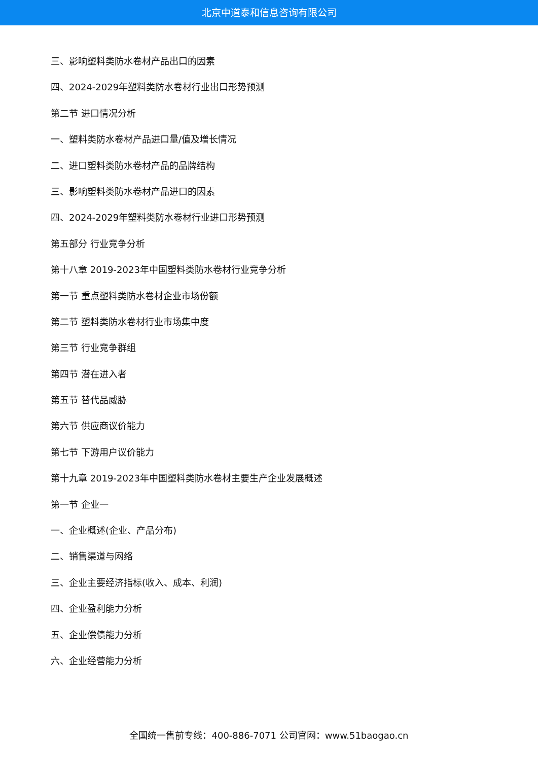北京中道泰和信息咨询有限公司
三、影响塑料类防水卷材产品出口的因素
四、2024-2029年塑料类防水卷材行业出口形势预测
第二节 进口情况分析
一、塑料类防水卷材产品进口量/值及增长情况
二、进口塑料类防水卷材产品的品牌结构
三、影响塑料类防水卷材产品进口的因素
四、2024-2029年塑料类防水卷材行业进口形势预测
第五部分 行业竞争分析
第十八章 2019-2023年中国塑料类防水卷材行业竞争分析
第一节 重点塑料类防水卷材企业市场份额
第二节 塑料类防水卷材行业市场集中度
第三节 行业竞争群组
第四节 潜在进入者
第五节 替代品威胁
第六节 供应商议价能力
第七节 下游用户议价能力
第十九章 2019-2023年中国塑料类防水卷材主要生产企业发展概述
第一节 企业一
一、企业概述(企业、产品分布)
二、销售渠道与网络
三、企业主要经济指标(收入、成本、利润)
四、企业盈利能力分析
五、企业偿债能力分析
六、企业经营能力分析
全国统一售前专线：400-886-7071 公司官网：www.51baogao.cn